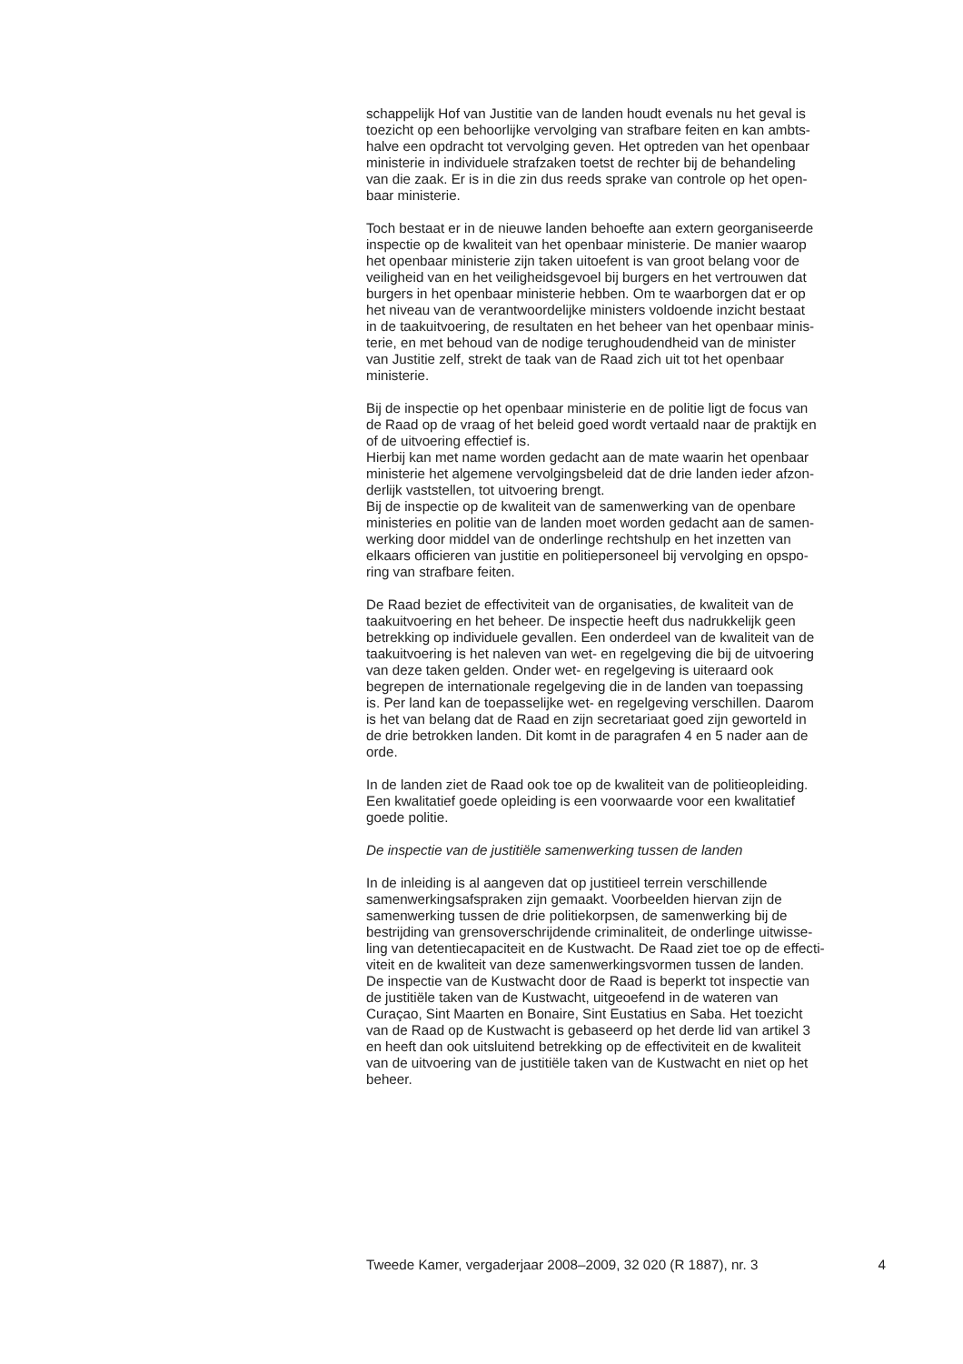schappelijk Hof van Justitie van de landen houdt evenals nu het geval is
toezicht op een behoorlijke vervolging van strafbare feiten en kan ambts-
halve een opdracht tot vervolging geven. Het optreden van het openbaar
ministerie in individuele strafzaken toetst de rechter bij de behandeling
van die zaak. Er is in die zin dus reeds sprake van controle op het open-
baar ministerie.
Toch bestaat er in de nieuwe landen behoefte aan extern georganiseerde
inspectie op de kwaliteit van het openbaar ministerie. De manier waarop
het openbaar ministerie zijn taken uitoefent is van groot belang voor de
veiligheid van en het veiligheidsgevoel bij burgers en het vertrouwen dat
burgers in het openbaar ministerie hebben. Om te waarborgen dat er op
het niveau van de verantwoordelijke ministers voldoende inzicht bestaat
in de taakuitvoering, de resultaten en het beheer van het openbaar minis-
terie, en met behoud van de nodige terughoudendheid van de minister
van Justitie zelf, strekt de taak van de Raad zich uit tot het openbaar
ministerie.
Bij de inspectie op het openbaar ministerie en de politie ligt de focus van
de Raad op de vraag of het beleid goed wordt vertaald naar de praktijk en
of de uitvoering effectief is.
Hierbij kan met name worden gedacht aan de mate waarin het openbaar
ministerie het algemene vervolgingsbeleid dat de drie landen ieder afzon-
derlijk vaststellen, tot uitvoering brengt.
Bij de inspectie op de kwaliteit van de samenwerking van de openbare
ministeries en politie van de landen moet worden gedacht aan de samen-
werking door middel van de onderlinge rechtshulp en het inzetten van
elkaars officieren van justitie en politiepersoneel bij vervolging en opspo-
ring van strafbare feiten.
De Raad beziet de effectiviteit van de organisaties, de kwaliteit van de
taakuitvoering en het beheer. De inspectie heeft dus nadrukkelijk geen
betrekking op individuele gevallen. Een onderdeel van de kwaliteit van de
taakuitvoering is het naleven van wet- en regelgeving die bij de uitvoering
van deze taken gelden. Onder wet- en regelgeving is uiteraard ook
begrepen de internationale regelgeving die in de landen van toepassing
is. Per land kan de toepasselijke wet- en regelgeving verschillen. Daarom
is het van belang dat de Raad en zijn secretariaat goed zijn geworteld in
de drie betrokken landen. Dit komt in de paragrafen 4 en 5 nader aan de
orde.
In de landen ziet de Raad ook toe op de kwaliteit van de politieopleiding.
Een kwalitatief goede opleiding is een voorwaarde voor een kwalitatief
goede politie.
De inspectie van de justitiële samenwerking tussen de landen
In de inleiding is al aangeven dat op justitieel terrein verschillende
samenwerkingsafspraken zijn gemaakt. Voorbeelden hiervan zijn de
samenwerking tussen de drie politiekorpsen, de samenwerking bij de
bestrijding van grensoverschrijdende criminaliteit, de onderlinge uitwisse-
ling van detentiecapaciteit en de Kustwacht. De Raad ziet toe op de effecti-
viteit en de kwaliteit van deze samenwerkingsvormen tussen de landen.
De inspectie van de Kustwacht door de Raad is beperkt tot inspectie van
de justitiële taken van de Kustwacht, uitgeoefend in de wateren van
Curaçao, Sint Maarten en Bonaire, Sint Eustatius en Saba. Het toezicht
van de Raad op de Kustwacht is gebaseerd op het derde lid van artikel 3
en heeft dan ook uitsluitend betrekking op de effectiviteit en de kwaliteit
van de uitvoering van de justitiële taken van de Kustwacht en niet op het
beheer.
Tweede Kamer, vergaderjaar 2008–2009, 32 020 (R 1887), nr. 3 4